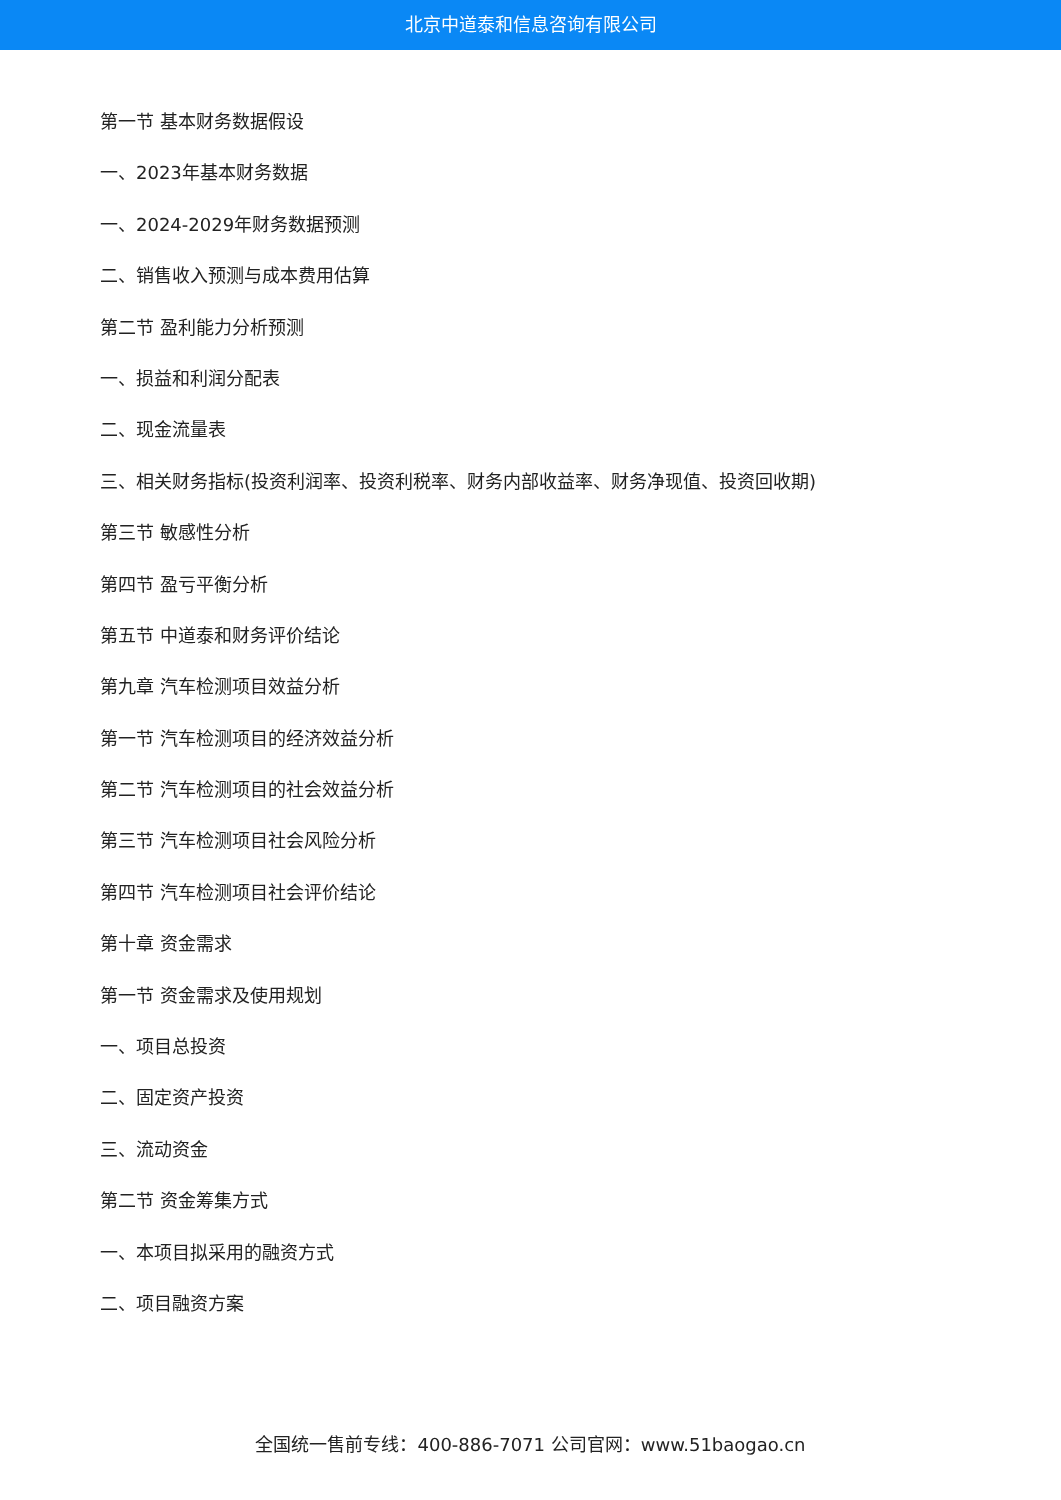北京中道泰和信息咨询有限公司
第一节 基本财务数据假设
一、2023年基本财务数据
一、2024-2029年财务数据预测
二、销售收入预测与成本费用估算
第二节 盈利能力分析预测
一、损益和利润分配表
二、现金流量表
三、相关财务指标(投资利润率、投资利税率、财务内部收益率、财务净现值、投资回收期)
第三节 敏感性分析
第四节 盈亏平衡分析
第五节 中道泰和财务评价结论
第九章 汽车检测项目效益分析
第一节 汽车检测项目的经济效益分析
第二节 汽车检测项目的社会效益分析
第三节 汽车检测项目社会风险分析
第四节 汽车检测项目社会评价结论
第十章 资金需求
第一节 资金需求及使用规划
一、项目总投资
二、固定资产投资
三、流动资金
第二节 资金筹集方式
一、本项目拟采用的融资方式
二、项目融资方案
全国统一售前专线：400-886-7071 公司官网：www.51baogao.cn